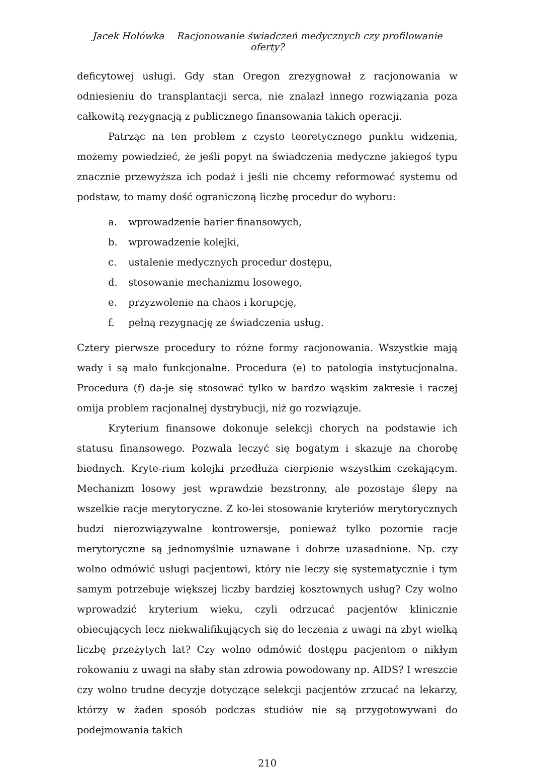Jacek Hołówka Racjonowanie świadczeń medycznych czy profilowanie oferty?
deficytowej usługi. Gdy stan Oregon zrezygnował z racjonowania w odniesieniu do transplantacji serca, nie znalazł innego rozwiązania poza całkowitą rezygnacją z publicznego finansowania takich operacji.
Patrząc na ten problem z czysto teoretycznego punktu widzenia, możemy powiedzieć, że jeśli popyt na świadczenia medyczne jakiegoś typu znacznie przewyższa ich podaż i jeśli nie chcemy reformować systemu od podstaw, to mamy dość ograniczoną liczbę procedur do wyboru:
a. wprowadzenie barier finansowych,
b. wprowadzenie kolejki,
c. ustalenie medycznych procedur dostępu,
d. stosowanie mechanizmu losowego,
e. przyzwolenie na chaos i korupcję,
f. pełną rezygnację ze świadczenia usług.
Cztery pierwsze procedury to różne formy racjonowania. Wszystkie mają wady i są mało funkcjonalne. Procedura (e) to patologia instytucjonalna. Procedura (f) da-je się stosować tylko w bardzo wąskim zakresie i raczej omija problem racjonalnej dystrybucji, niż go rozwiązuje.
Kryterium finansowe dokonuje selekcji chorych na podstawie ich statusu finansowego. Pozwala leczyć się bogatym i skazuje na chorobę biednych. Kryte-rium kolejki przedłuża cierpienie wszystkim czekającym. Mechanizm losowy jest wprawdzie bezstronny, ale pozostaje ślepy na wszelkie racje merytoryczne. Z ko-lei stosowanie kryteriów merytorycznych budzi nierozwiązywalne kontrowersje, ponieważ tylko pozornie racje merytoryczne są jednomyślnie uznawane i dobrze uzasadnione. Np. czy wolno odmówić usługi pacjentowi, który nie leczy się systematycznie i tym samym potrzebuje większej liczby bardziej kosztownych usług? Czy wolno wprowadzić kryterium wieku, czyli odrzucać pacjentów klinicznie obiecujących lecz niekwalifikujących się do leczenia z uwagi na zbyt wielką liczbę przeżytych lat? Czy wolno odmówić dostępu pacjentom o nikłym rokowaniu z uwagi na słaby stan zdrowia powodowany np. AIDS? I wreszcie czy wolno trudne decyzje dotyczące selekcji pacjentów zrzucać na lekarzy, którzy w żaden sposób podczas studiów nie są przygotowywani do podejmowania takich
210